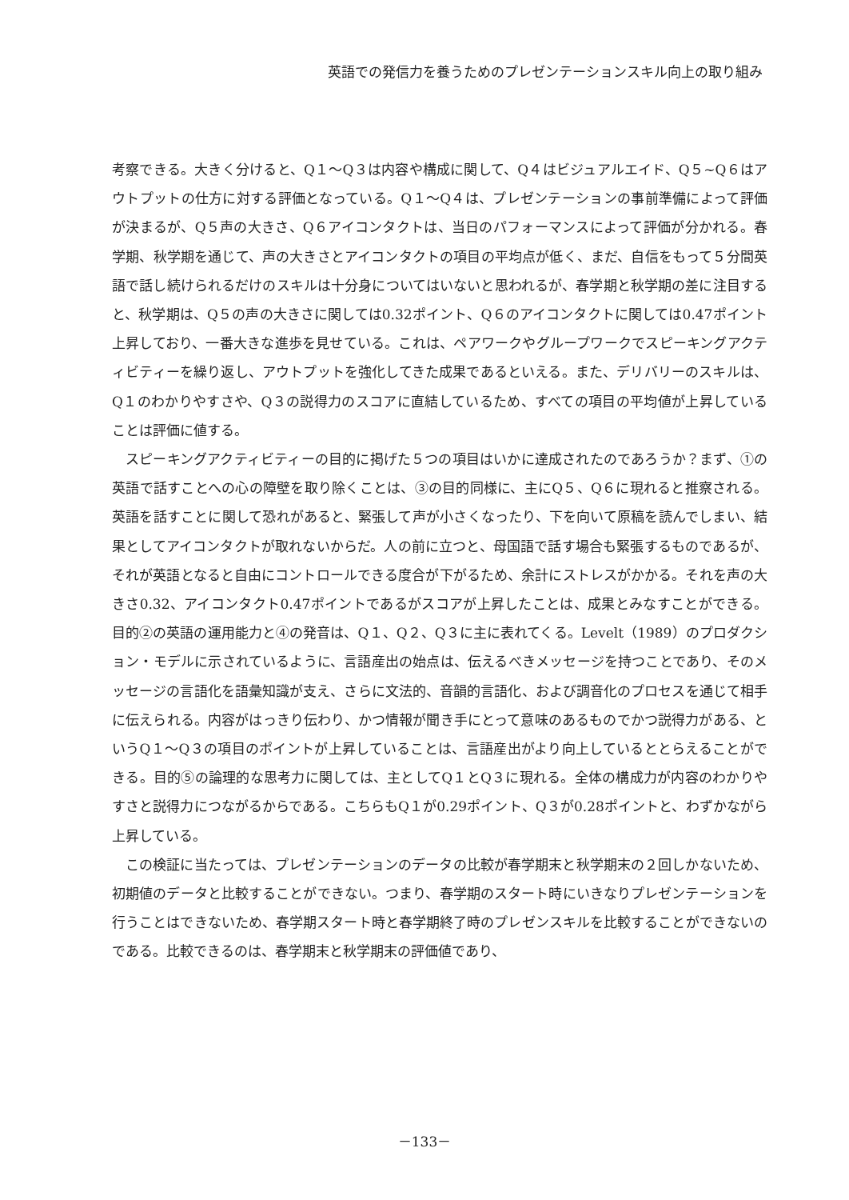英語での発信力を養うためのプレゼンテーションスキル向上の取り組み
考察できる。大きく分けると、Q１～Q３は内容や構成に関して、Q４はビジュアルエイド、Q５~Q６はアウトプットの仕方に対する評価となっている。Q１～Q４は、プレゼンテーションの事前準備によって評価が決まるが、Q５声の大きさ、Q６アイコンタクトは、当日のパフォーマンスによって評価が分かれる。春学期、秋学期を通じて、声の大きさとアイコンタクトの項目の平均点が低く、まだ、自信をもって５分間英語で話し続けられるだけのスキルは十分身についてはいないと思われるが、春学期と秋学期の差に注目すると、秋学期は、Q５の声の大きさに関しては0.32ポイント、Q６のアイコンタクトに関しては0.47ポイント上昇しており、一番大きな進歩を見せている。これは、ペアワークやグループワークでスピーキングアクティビティーを繰り返し、アウトプットを強化してきた成果であるといえる。また、デリバリーのスキルは、Q１のわかりやすさや、Q３の説得力のスコアに直結しているため、すべての項目の平均値が上昇していることは評価に値する。
スピーキングアクティビティーの目的に掲げた５つの項目はいかに達成されたのであろうか？まず、①の英語で話すことへの心の障壁を取り除くことは、③の目的同様に、主にQ５、Q６に現れると推察される。英語を話すことに関して恐れがあると、緊張して声が小さくなったり、下を向いて原稿を読んでしまい、結果としてアイコンタクトが取れないからだ。人の前に立つと、母国語で話す場合も緊張するものであるが、それが英語となると自由にコントロールできる度合が下がるため、余計にストレスがかかる。それを声の大きさ0.32、アイコンタクト0.47ポイントであるがスコアが上昇したことは、成果とみなすことができる。目的②の英語の運用能力と④の発音は、Q１、Q２、Q３に主に表れてくる。Levelt（1989）のプロダクション・モデルに示されているように、言語産出の始点は、伝えるべきメッセージを持つことであり、そのメッセージの言語化を語彙知識が支え、さらに文法的、音韻的言語化、および調音化のプロセスを通じて相手に伝えられる。内容がはっきり伝わり、かつ情報が聞き手にとって意味のあるものでかつ説得力がある、というQ１～Q３の項目のポイントが上昇していることは、言語産出がより向上しているととらえることができる。目的⑤の論理的な思考力に関しては、主としてQ１とQ３に現れる。全体の構成力が内容のわかりやすさと説得力につながるからである。こちらもQ１が0.29ポイント、Q３が0.28ポイントと、わずかながら上昇している。
この検証に当たっては、プレゼンテーションのデータの比較が春学期末と秋学期末の２回しかないため、初期値のデータと比較することができない。つまり、春学期のスタート時にいきなりプレゼンテーションを行うことはできないため、春学期スタート時と春学期終了時のプレゼンスキルを比較することができないのである。比較できるのは、春学期末と秋学期末の評価値であり、
－133－